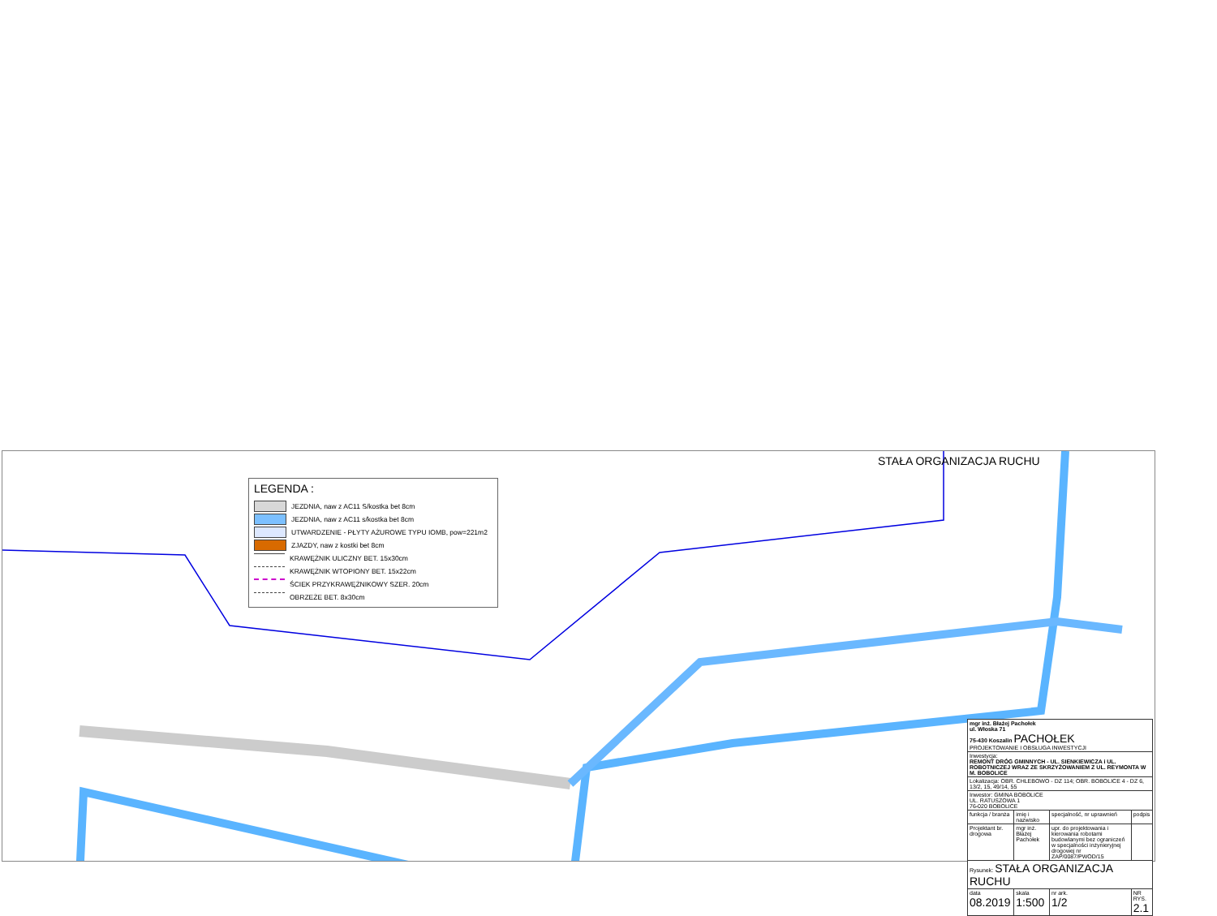STAŁA ORGANIZACJA RUCHU
LEGENDA :
JEZDNIA, naw z AC11 S/kostka bet 8cm
JEZDNIA, naw z AC11 s/kostka bet 8cm
UTWARDZENIE - PŁYTY AŻUROWE TYPU IOMB, pow=221m2
ZJAZDY, naw z kostki bet 8cm
KRAWĘŻNIK ULICZNY BET. 15x30cm
KRAWĘŻNIK WTOPIONY BET. 15x22cm
ŚCIEK PRZYKRAWĘŻNIKOWY SZER. 20cm
OBRZEŻE BET. 8x30cm
| mgr inż. Błażej Pachołek ul. Włoska 71 75-430 Koszalin PACHOŁEK PROJEKTOWANIE I OBSŁUGA INWESTYCJI | | | |
| Inwestycja: REMONT DRÓG GMINNYCH - UL. SIENKIEWICZA i UL. ROBOTNICZEJ WRAZ ZE SKRZYŻOWANIEM Z UL. REYMONTA W M. BOBOLICE | | | |
| Lokalizacja: OBR. CHLEBOWO - DZ 114; OBR. BOBOLICE 4 - DZ 6, 13/2, 15, 49/14, 55 | | | |
| Inwestor: GMINA BOBOLICE UL. RATUSZOWA 1 76-020 BOBOLICE | | | |
| funkcja / branża | imię i nazwisko | specjalność, nr uprawnień | podpis |
| Projektant br. drogowa | mgr inż. Błażej Pachołek | upr. do projektowania i kierowania robotami budowlanymi bez ograniczeń w specjalności inżynieryjnej drogowej nr ZAP/0087/PWOD/15 | |
| Rysunek: STAŁA ORGANIZACJA RUCHU | | | |
| data 08.2019 | skala 1:500 | nr ark. 1/2 | NR RYS. 2.1 |